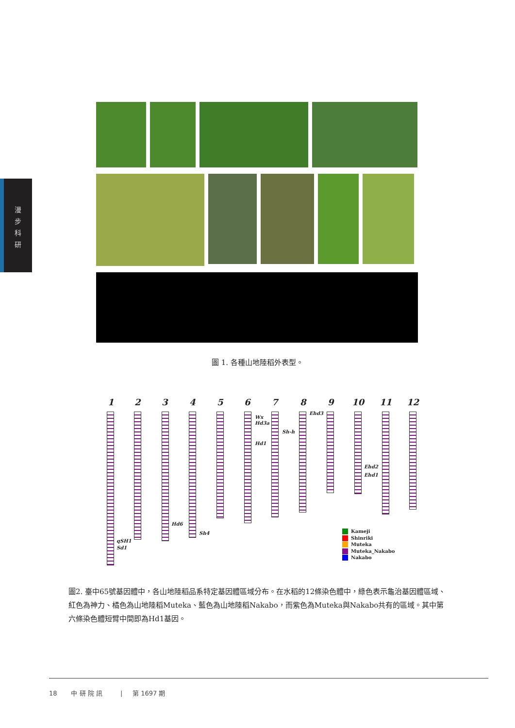漫 步 科 研
圖 1. 各種山地陸稻外表型。
1 2 3 4 5 6 7 8 9 10 11 12
Wx
Hd3a
Hd1
Sh-h
Ehd3
Ehd2
Ehd1
Hd6
Sh4
qSH1
Sd1
Kameji
Shinriki
Muteka
Muteka_Nakabo
Nakabo
圖2. 臺中65號基因體中，各山地陸稻品系特定基因體區域分布。在水稻的12條染色體中，綠色表示龜治基因體區域、紅色為神力、橘色為山地陸稻Muteka、藍色為山地陸稻Nakabo，而紫色為Muteka與Nakabo共有的區域。其中第六條染色體短臂中間即為Hd1基因。
18 中 研 院 訊 | 第 1697 期